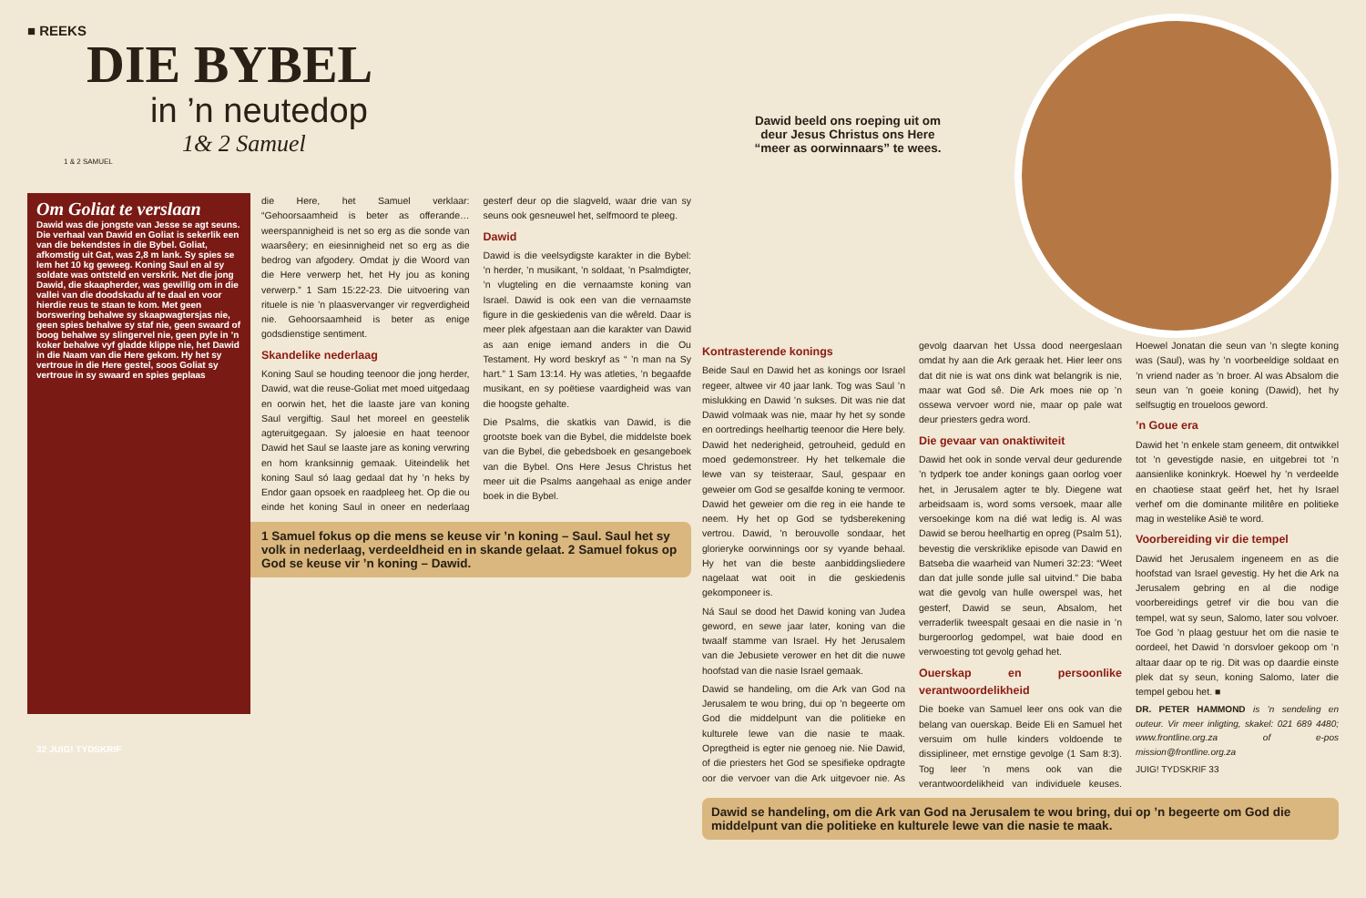■ REEKS
DIE BYBEL
in ’n neutedop
1& 2 Samuel
1 & 2 SAMUEL
Om Goliat te verslaan
Dawid was die jongste van Jesse se agt seuns. Die verhaal van Dawid en Goliat is sekerlik een van die bekendstes in die Bybel. Goliat, afkomstig uit Gat, was 2,8 m lank. Sy spies se lem het 10 kg geweeg. Koning Saul en al sy soldate was ontsteld en verskrik. Net die jong Dawid, die skaapherder, was gewillig om in die vallei van die doodskadu af te daal en voor hierdie reus te staan te kom. Met geen borswering behalwe sy skaapwagtersjas nie, geen spies behalwe sy staf nie, geen swaard of boog behalwe sy slingervel nie, geen pyle in ’n koker behalwe vyf gladde klippe nie, het Dawid in die Naam van die Here gekom. Hy het sy vertroue in die Here gestel, soos Goliat sy vertroue in sy swaard en spies geplaas
32 JUIG! TYDSKRIF
die Here, het Samuel verklaar: “Gehoorsaamheid is beter as offerande…weerspannigheid is net so erg as die sonde van waarsêery; en eiesinnigheid net so erg as die bedrog van afgodery. Omdat jy die Woord van die Here verwerp het, het Hy jou as koning verwerp.” 1 Sam 15:22-23. Die uitvoering van rituele is nie ’n plaasvervanger vir regverdigheid nie. Gehoorsaamheid is beter as enige godsdienstige sentiment.
Skandelike nederlaag
Koning Saul se houding teenoor die jong herder, Dawid, wat die reuse-Goliat met moed uitgedaag en oorwin het, het die laaste jare van koning Saul vergiftig. Saul het moreel en geestelik agteruitgegaan. Sy jaloesie en haat teenoor Dawid het Saul se laaste jare as koning verwring en hom kranksinnig gemaak. Uiteindelik het koning Saul só laag gedaal dat hy ’n heks by Endor gaan opsoek en raadpleeg het. Op die ou einde het koning Saul in oneer en nederlaag gesterf deur op die slagveld, waar drie van sy seuns ook gesneuwel het, selfmoord te pleeg.
Dawid
Dawid is die veelsydigste karakter in die Bybel: ’n herder, ’n musikant, ’n soldaat, ’n Psalmdigter, ’n vlugteling en die vernaamste koning van Israel. Dawid is ook een van die vernaamste figure in die geskiedenis van die wêreld. Daar is meer plek afgestaan aan die karakter van Dawid as aan enige iemand anders in die Ou Testament. Hy word beskryf as “ ’n man na Sy hart.” 1 Sam 13:14. Hy was atleties, ’n begaafde musikant, en sy poëtiese vaardigheid was van die hoogste gehalte.
Die Psalms, die skatkis van Dawid, is die grootste boek van die Bybel, die middelste boek van die Bybel, die gebedsboek en gesangeboek van die Bybel. Ons Here Jesus Christus het meer uit die Psalms aangehaal as enige ander boek in die Bybel.
1 Samuel fokus op die mens se keuse vir ’n koning – Saul. Saul het sy volk in nederlaag, verdeeldheid en in skande gelaat. 2 Samuel fokus op God se keuse vir ’n koning – Dawid.
Dawid beeld ons roeping uit om deur Jesus Christus ons Here “meer as oorwinnaars” te wees.
Kontrasterende konings
Beide Saul en Dawid het as konings oor Israel regeer, altwee vir 40 jaar lank. Tog was Saul ’n mislukking en Dawid ’n sukses. Dit was nie dat Dawid volmaak was nie, maar hy het sy sonde en oortredings heelhartig teenoor die Here bely. Dawid het nederigheid, getrouheid, geduld en moed gedemonstreer. Hy het telkemale die lewe van sy teisteraar, Saul, gespaar en geweier om God se gesalfde koning te vermoor. Dawid het geweier om die reg in eie hande te neem. Hy het op God se tydsberekening vertrou. Dawid, ’n berouvolle sondaar, het glorieryke oorwinnings oor sy vyande behaal. Hy het van die beste aanbiddingsliedere nagelaat wat ooit in die geskiedenis gekomponeer is.
Ná Saul se dood het Dawid koning van Judea geword, en sewe jaar later, koning van die twaalf stamme van Israel. Hy het Jerusalem van die Jebusiete verower en het dit die nuwe hoofstad van die nasie Israel gemaak.
Dawid se handeling, om die Ark van God na Jerusalem te wou bring, dui op ’n begeerte om God die middelpunt van die politieke en kulturele lewe van die nasie te maak. Opregtheid is egter nie genoeg nie. Nie Dawid, of die priesters het God se spesifieke opdragte oor die vervoer van die Ark uitgevoer nie. As gevolg daarvan het Ussa dood neergeslaan omdat hy aan die Ark geraak het. Hier leer ons dat dit nie is wat ons dink wat belangrik is nie, maar wat God sê. Die Ark moes nie op ’n ossewa vervoer word nie, maar op pale wat deur priesters gedra word.
Die gevaar van onaktiwiteit
Dawid het ook in sonde verval deur gedurende ’n tydperk toe ander konings gaan oorlog voer het, in Jerusalem agter te bly. Diegene wat arbeidsaam is, word soms versoek, maar alle versoekinge kom na dié wat ledig is. Al was Dawid se berou heelhartig en opreg (Psalm 51), bevestig die verskriklike episode van Dawid en Batseba die waarheid van Numeri 32:23: “Weet dan dat julle sonde julle sal uitvind.” Die baba wat die gevolg van hulle owerspel was, het gesterf, Dawid se seun, Absalom, het verraderlik tweespalt gesaai en die nasie in ’n burgeroorlog gedompel, wat baie dood en verwoesting tot gevolg gehad het.
Ouerskap en persoonlike verantwoordelikheid
Die boeke van Samuel leer ons ook van die belang van ouerskap. Beide Eli en Samuel het versuim om hulle kinders voldoende te dissiplineer, met ernstige gevolge (1 Sam 8:3). Tog leer ’n mens ook van die verantwoordelikheid van individuele keuses. Hoewel Jonatan die seun van ’n slegte koning was (Saul), was hy ’n voorbeeldige soldaat en ’n vriend nader as ’n broer. Al was Absalom die seun van ’n goeie koning (Dawid), het hy selfsugtig en troueloos geword.
’n Goue era
Dawid het ’n enkele stam geneem, dit ontwikkel tot ’n gevestigde nasie, en uitgebrei tot ’n aansienlike koninkryk. Hoewel hy ’n verdeelde en chaotiese staat geërf het, het hy Israel verhef om die dominante militêre en politieke mag in westelike Asië te word.
Voorbereiding vir die tempel
Dawid het Jerusalem ingeneem en as die hoofstad van Israel gevestig. Hy het die Ark na Jerusalem gebring en al die nodige voorbereidings getref vir die bou van die tempel, wat sy seun, Salomo, later sou volvoer. Toe God ’n plaag gestuur het om die nasie te oordeel, het Dawid ’n dorsvloer gekoop om ’n altaar daar op te rig. Dit was op daardie einste plek dat sy seun, koning Salomo, later die tempel gebou het. ■
DR. PETER HAMMOND is ’n sendeling en outeur. Vir meer inligting, skakel: 021 689 4480; www.frontline.org.za of e-pos mission@frontline.org.za
JUIG! TYDSKRIF 33
Dawid se handeling, om die Ark van God na Jerusalem te wou bring, dui op ’n begeerte om God die middelpunt van die politieke en kulturele lewe van die nasie te maak.